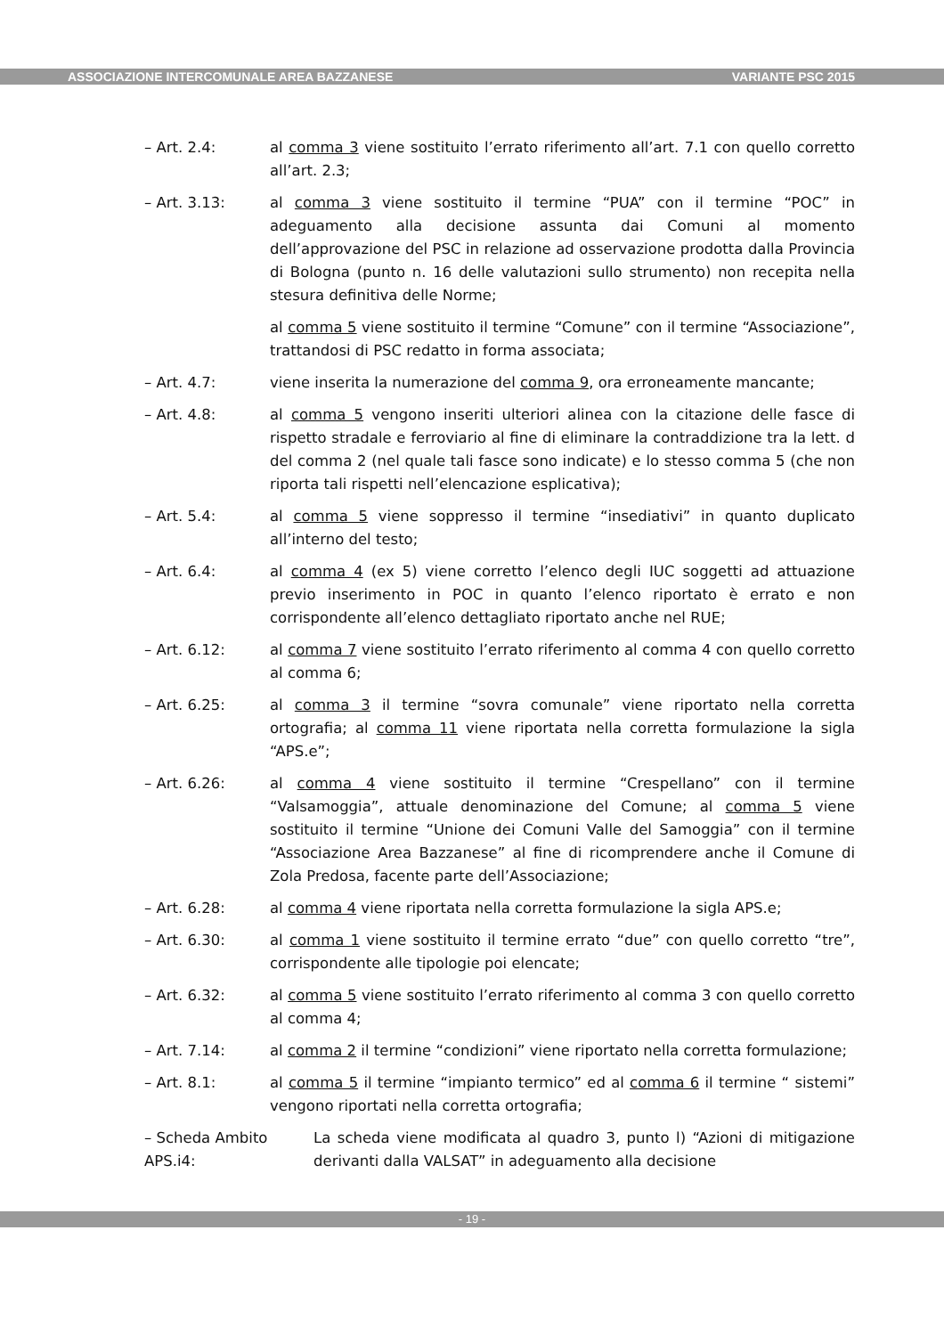ASSOCIAZIONE INTERCOMUNALE AREA BAZZANESE VARIANTE PSC 2015
– Art. 2.4: al comma 3 viene sostituito l’errato riferimento all’art. 7.1 con quello corretto all’art. 2.3;
– Art. 3.13: al comma 3 viene sostituito il termine “PUA” con il termine “POC” in adeguamento alla decisione assunta dai Comuni al momento dell’approvazione del PSC in relazione ad osservazione prodotta dalla Provincia di Bologna (punto n. 16 delle valutazioni sullo strumento) non recepita nella stesura definitiva delle Norme;
al comma 5 viene sostituito il termine “Comune” con il termine “Associazione”, trattandosi di PSC redatto in forma associata;
– Art. 4.7: viene inserita la numerazione del comma 9, ora erroneamente mancante;
– Art. 4.8: al comma 5 vengono inseriti ulteriori alinea con la citazione delle fasce di rispetto stradale e ferroviario al fine di eliminare la contraddizione tra la lett. d del comma 2 (nel quale tali fasce sono indicate) e lo stesso comma 5 (che non riporta tali rispetti nell’elencazione esplicativa);
– Art. 5.4: al comma 5 viene soppresso il termine “insediativi” in quanto duplicato all’interno del testo;
– Art. 6.4: al comma 4 (ex 5) viene corretto l’elenco degli IUC soggetti ad attuazione previo inserimento in POC in quanto l’elenco riportato è errato e non corrispondente all’elenco dettagliato riportato anche nel RUE;
– Art. 6.12: al comma 7 viene sostituito l’errato riferimento al comma 4 con quello corretto al comma 6;
– Art. 6.25: al comma 3 il termine “sovra comunale” viene riportato nella corretta ortografia; al comma 11 viene riportata nella corretta formulazione la sigla “APS.e”;
– Art. 6.26: al comma 4 viene sostituito il termine “Crespellano” con il termine “Valsamoggia”, attuale denominazione del Comune; al comma 5 viene sostituito il termine “Unione dei Comuni Valle del Samoggia” con il termine “Associazione Area Bazzanese” al fine di ricomprendere anche il Comune di Zola Predosa, facente parte dell’Associazione;
– Art. 6.28: al comma 4 viene riportata nella corretta formulazione la sigla APS.e;
– Art. 6.30: al comma 1 viene sostituito il termine errato “due” con quello corretto “tre”, corrispondente alle tipologie poi elencate;
– Art. 6.32: al comma 5 viene sostituito l’errato riferimento al comma 3 con quello corretto al comma 4;
– Art. 7.14: al comma 2 il termine “condizioni” viene riportato nella corretta formulazione;
– Art. 8.1: al comma 5 il termine “impianto termico” ed al comma 6 il termine “ sistemi” vengono riportati nella corretta ortografia;
– Scheda Ambito APS.i4:
La scheda viene modificata al quadro 3, punto l) “Azioni di mitigazione derivanti dalla VALSAT” in adeguamento alla decisione
- 19 -